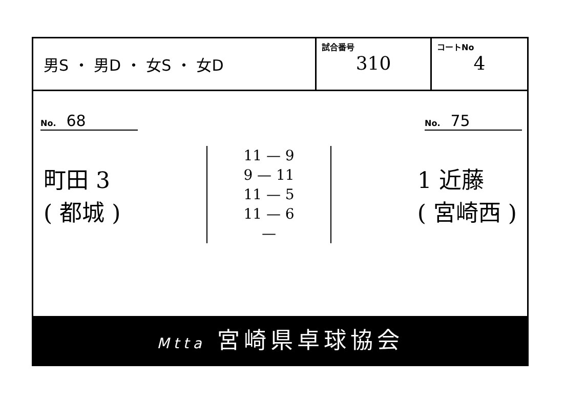男S ・ 男D ・ 女S ・ 女D
試合番号
310
コートNo
4
No. 68
No. 75
町田 3
( 都城 )
11 — 9
9 — 11
11 — 5
11 — 6
—
1 近藤
( 宮崎西 )
Mtta 宮崎県卓球協会